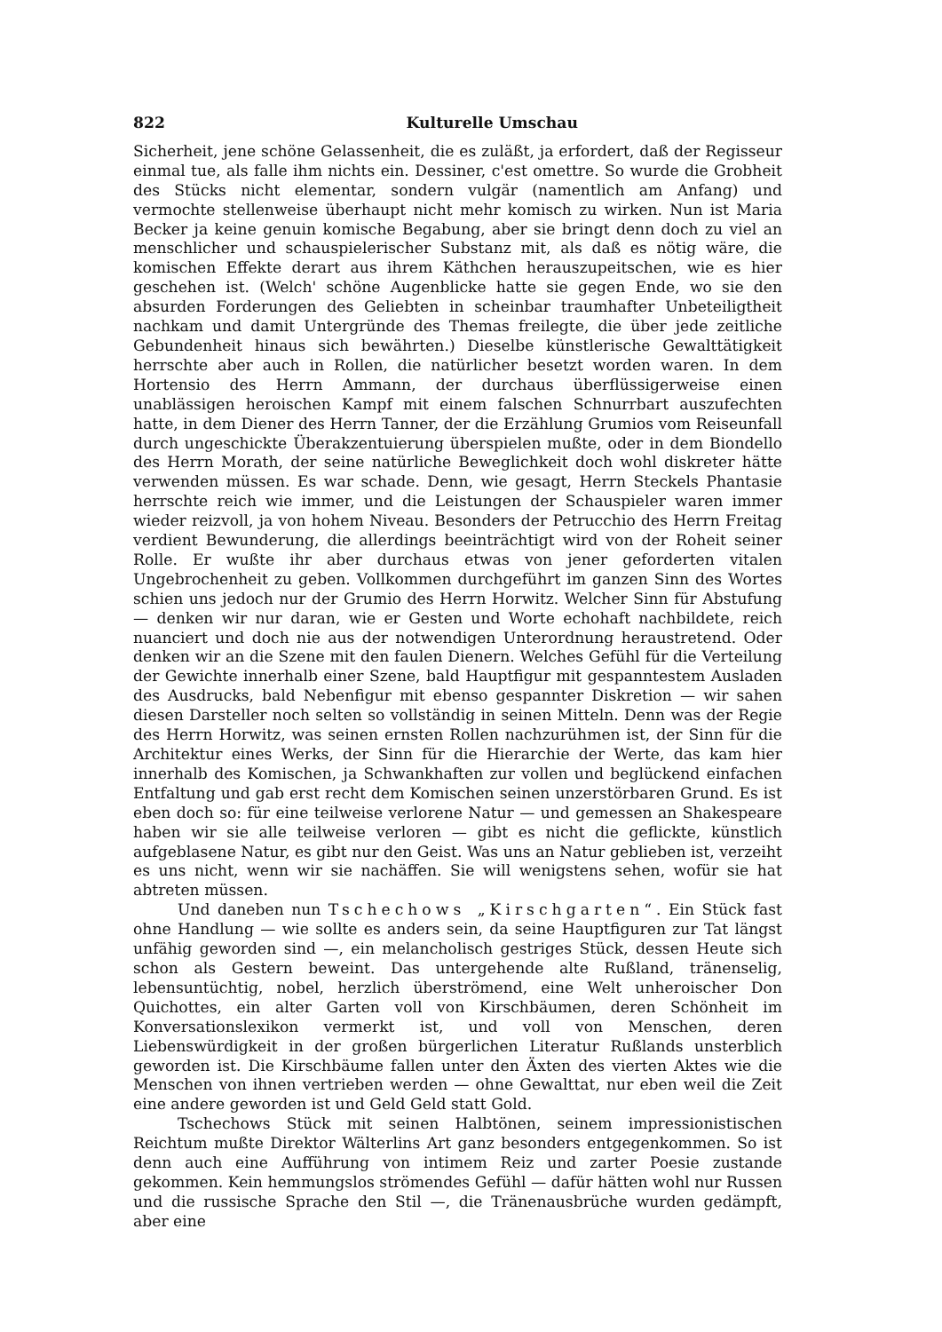822 Kulturelle Umschau
Sicherheit, jene schöne Gelassenheit, die es zuläßt, ja erfordert, daß der Regisseur einmal tue, als falle ihm nichts ein. Dessiner, c'est omettre. So wurde die Grobheit des Stücks nicht elementar, sondern vulgär (namentlich am Anfang) und vermochte stellenweise überhaupt nicht mehr komisch zu wirken. Nun ist Maria Becker ja keine genuin komische Begabung, aber sie bringt denn doch zu viel an menschlicher und schauspielerischer Substanz mit, als daß es nötig wäre, die komischen Effekte derart aus ihrem Käthchen herauszupeitschen, wie es hier geschehen ist. (Welch' schöne Augenblicke hatte sie gegen Ende, wo sie den absurden Forderungen des Geliebten in scheinbar traumhafter Unbeteiligtheit nachkam und damit Untergründe des Themas freilegte, die über jede zeitliche Gebundenheit hinaus sich bewährten.) Dieselbe künstlerische Gewalttätigkeit herrschte aber auch in Rollen, die natürlicher besetzt worden waren. In dem Hortensio des Herrn Ammann, der durchaus überflüssigerweise einen unablässigen heroischen Kampf mit einem falschen Schnurrbart auszufechten hatte, in dem Diener des Herrn Tanner, der die Erzählung Grumios vom Reiseunfall durch ungeschickte Überakzentuierung überspielen mußte, oder in dem Biondello des Herrn Morath, der seine natürliche Beweglichkeit doch wohl diskreter hätte verwenden müssen. Es war schade. Denn, wie gesagt, Herrn Steckels Phantasie herrschte reich wie immer, und die Leistungen der Schauspieler waren immer wieder reizvoll, ja von hohem Niveau. Besonders der Petrucchio des Herrn Freitag verdient Bewunderung, die allerdings beeinträchtigt wird von der Roheit seiner Rolle. Er wußte ihr aber durchaus etwas von jener geforderten vitalen Ungebrochenheit zu geben. Vollkommen durchgeführt im ganzen Sinn des Wortes schien uns jedoch nur der Grumio des Herrn Horwitz. Welcher Sinn für Abstufung — denken wir nur daran, wie er Gesten und Worte echohaft nachbildete, reich nuanciert und doch nie aus der notwendigen Unterordnung heraustretend. Oder denken wir an die Szene mit den faulen Dienern. Welches Gefühl für die Verteilung der Gewichte innerhalb einer Szene, bald Hauptfigur mit gespanntestem Ausladen des Ausdrucks, bald Nebenfigur mit ebenso gespannter Diskretion — wir sahen diesen Darsteller noch selten so vollständig in seinen Mitteln. Denn was der Regie des Herrn Horwitz, was seinen ernsten Rollen nachzurühmen ist, der Sinn für die Architektur eines Werks, der Sinn für die Hierarchie der Werte, das kam hier innerhalb des Komischen, ja Schwankhaften zur vollen und beglückend einfachen Entfaltung und gab erst recht dem Komischen seinen unzerstörbaren Grund. Es ist eben doch so: für eine teilweise verlorene Natur — und gemessen an Shakespeare haben wir sie alle teilweise verloren — gibt es nicht die geflickte, künstlich aufgeblasene Natur, es gibt nur den Geist. Was uns an Natur geblieben ist, verzeiht es uns nicht, wenn wir sie nachäffen. Sie will wenigstens sehen, wofür sie hat abtreten müssen.
Und daneben nun Tschechows „Kirschgarten“. Ein Stück fast ohne Handlung — wie sollte es anders sein, da seine Hauptfiguren zur Tat längst unfähig geworden sind —, ein melancholisch gestriges Stück, dessen Heute sich schon als Gestern beweint. Das untergehende alte Rußland, tränenselig, lebensuntüchtig, nobel, herzlich überströmend, eine Welt unheroischer Don Quichottes, ein alter Garten voll von Kirschbäumen, deren Schönheit im Konversationslexikon vermerkt ist, und voll von Menschen, deren Liebenswürdigkeit in der großen bürgerlichen Literatur Rußlands unsterblich geworden ist. Die Kirschbäume fallen unter den Äxten des vierten Aktes wie die Menschen von ihnen vertrieben werden — ohne Gewalttat, nur eben weil die Zeit eine andere geworden ist und Geld Geld statt Gold.
Tschechows Stück mit seinen Halbtönen, seinem impressionistischen Reichtum mußte Direktor Wälterlins Art ganz besonders entgegenkommen. So ist denn auch eine Aufführung von intimem Reiz und zarter Poesie zustande gekommen. Kein hemmungslos strömendes Gefühl — dafür hätten wohl nur Russen und die russische Sprache den Stil —, die Tränenausbrüche wurden gedämpft, aber eine